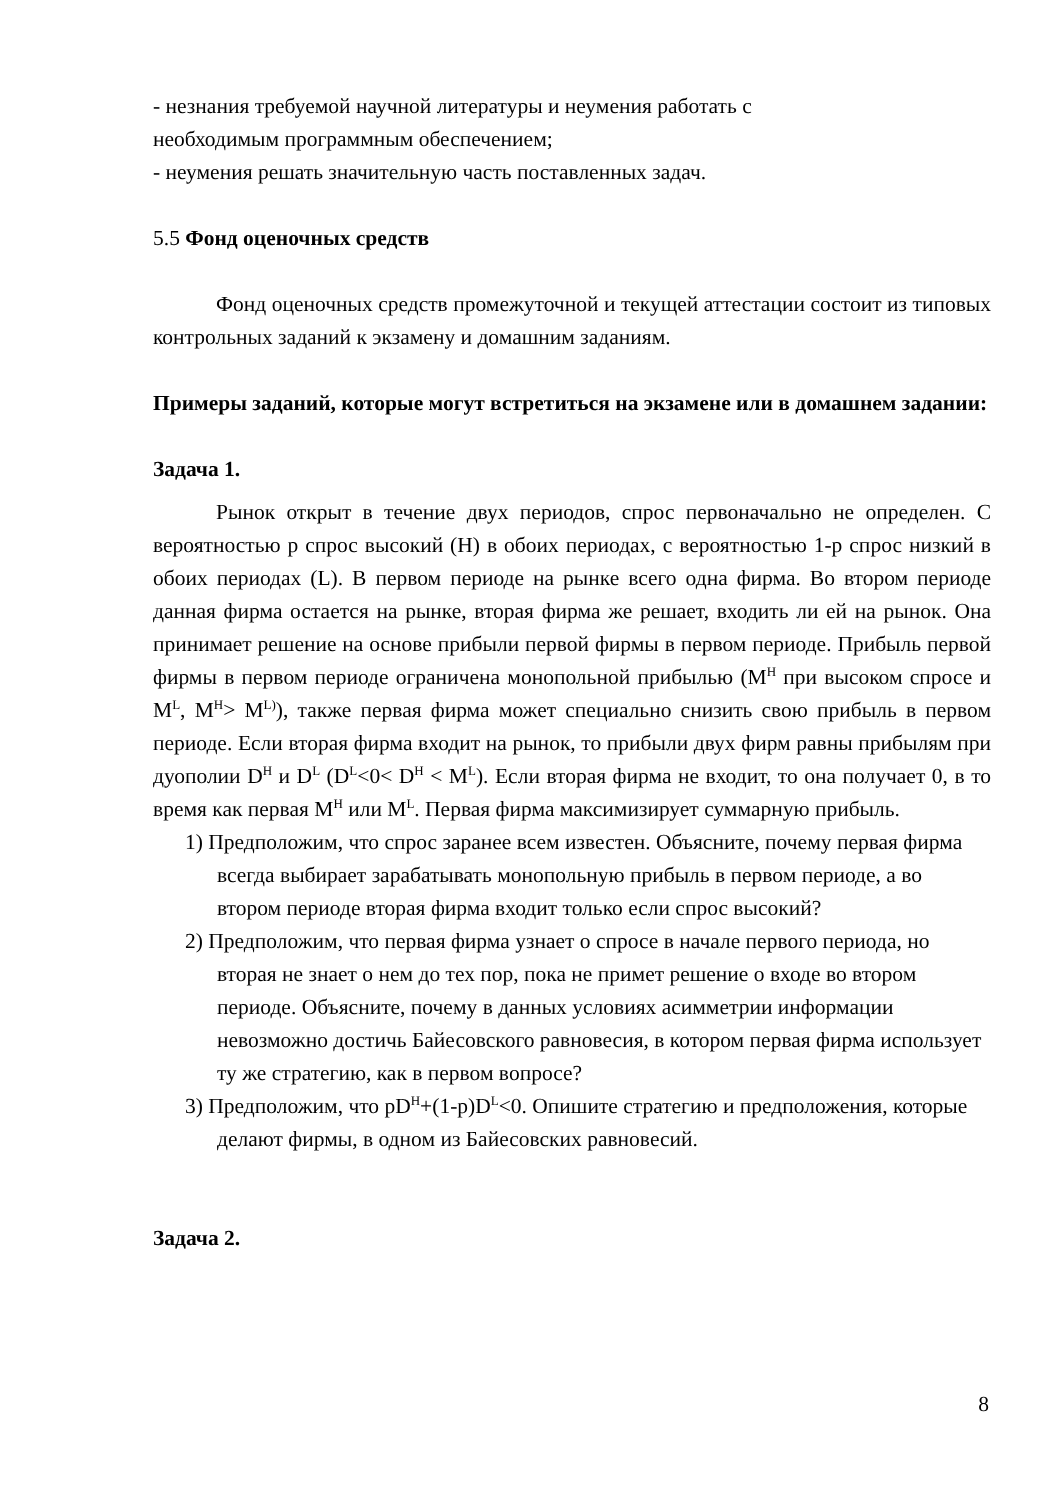- незнания требуемой научной литературы и неумения работать с
необходимым программным обеспечением;
- неумения решать значительную часть поставленных задач.
5.5 Фонд оценочных средств
Фонд оценочных средств промежуточной и текущей аттестации состоит из типовых контрольных заданий к экзамену и домашним заданиям.
Примеры заданий, которые могут встретиться на экзамене или в домашнем задании:
Задача 1.
Рынок открыт в течение двух периодов, спрос первоначально не определен. С вероятностью p спрос высокий (H) в обоих периодах, с вероятностью 1-p спрос низкий в обоих периодах (L). В первом периоде на рынке всего одна фирма. Во втором периоде данная фирма остается на рынке, вторая фирма же решает, входить ли ей на рынок. Она принимает решение на основе прибыли первой фирмы в первом периоде. Прибыль первой фирмы в первом периоде ограничена монопольной прибылью (M<sup>H</sup> при высоком спросе и M<sup>L</sup>, M<sup>H</sup>> M<sup>L)</sup>), также первая фирма может специально снизить свою прибыль в первом периоде. Если вторая фирма входит на рынок, то прибыли двух фирм равны прибылям при дуополии D<sup>H</sup> и D<sup>L</sup> (D<sup>L</sup><0< D<sup>H</sup> < M<sup>L</sup>). Если вторая фирма не входит, то она получает 0, в то время как первая M<sup>H</sup> или M<sup>L</sup>. Первая фирма максимизирует суммарную прибыль.
1) Предположим, что спрос заранее всем известен. Объясните, почему первая фирма всегда выбирает зарабатывать монопольную прибыль в первом периоде, а во втором периоде вторая фирма входит только если спрос высокий?
2) Предположим, что первая фирма узнает о спросе в начале первого периода, но вторая не знает о нем до тех пор, пока не примет решение о входе во втором периоде. Объясните, почему в данных условиях асимметрии информации невозможно достичь Байесовского равновесия, в котором первая фирма использует ту же стратегию, как в первом вопросе?
3) Предположим, что pD<sup>H</sup>+(1-p)D<sup>L</sup><0. Опишите стратегию и предположения, которые делают фирмы, в одном из Байесовских равновесий.
Задача 2.
8